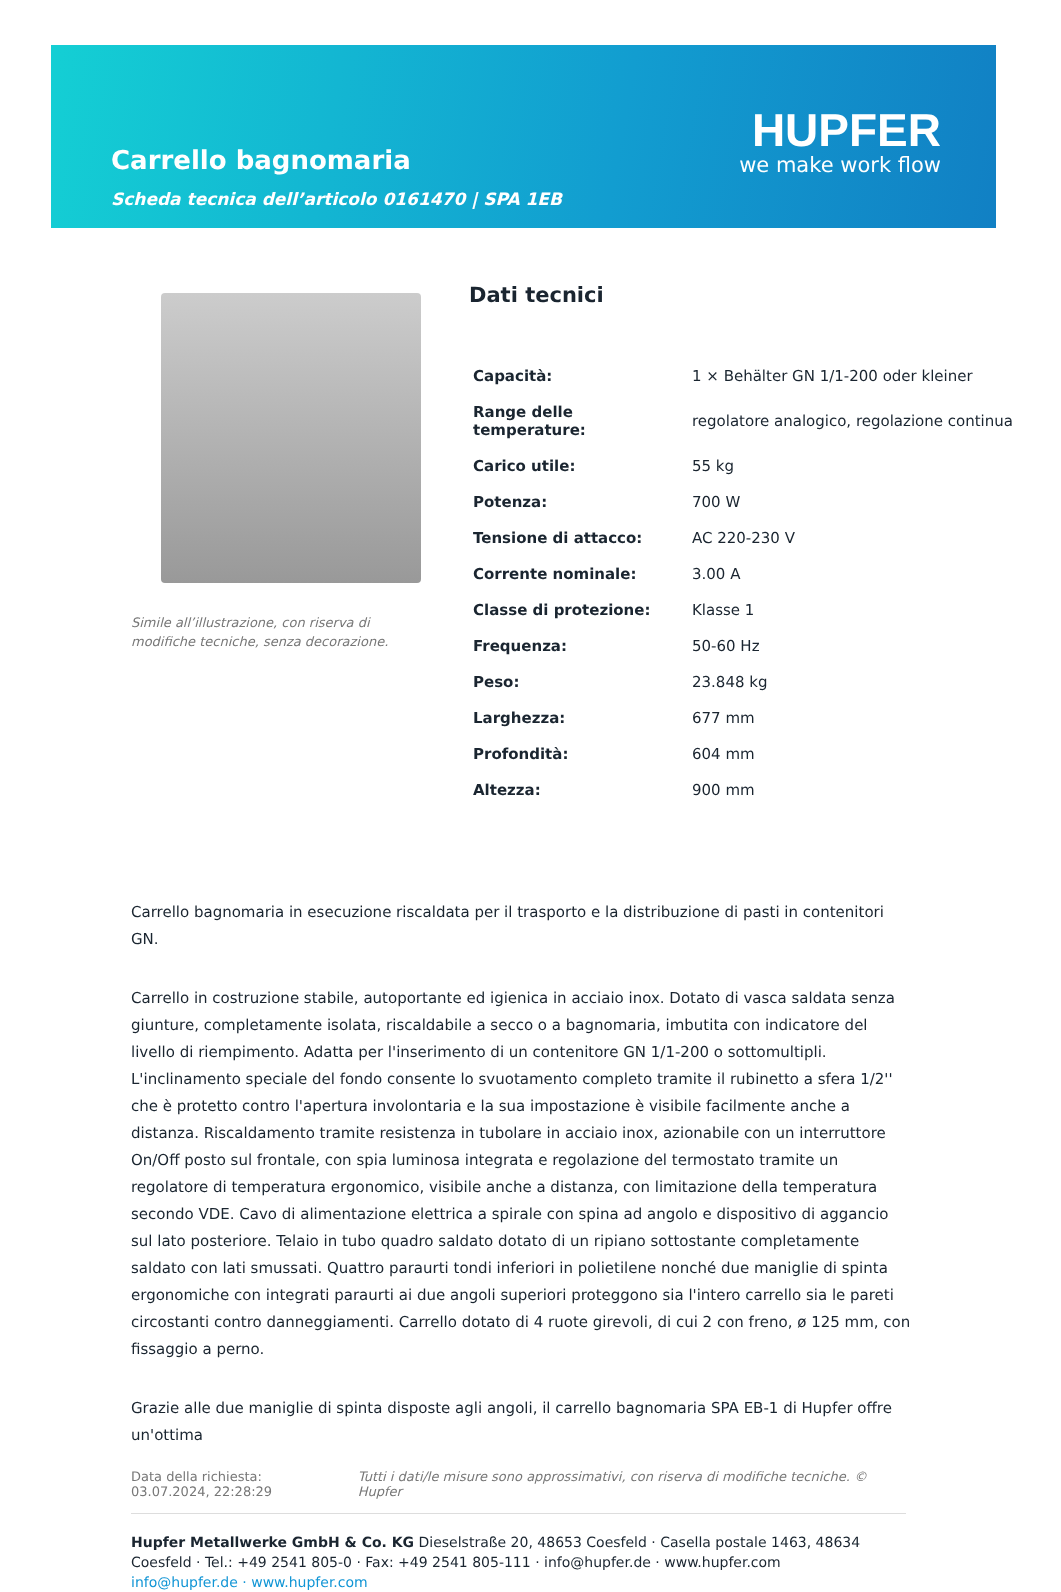Carrello bagnomaria
Scheda tecnica dell’articolo 0161470 | SPA 1EB
HUPFER
we make work flow
Simile all’illustrazione, con riserva di modifiche tecniche, senza decorazione.
Dati tecnici
| Capacità: | 1 × Behälter GN 1/1-200 oder kleiner |
| Range delle temperature: | regolatore analogico, regolazione continua |
| Carico utile: | 55 kg |
| Potenza: | 700 W |
| Tensione di attacco: | AC 220-230 V |
| Corrente nominale: | 3.00 A |
| Classe di protezione: | Klasse 1 |
| Frequenza: | 50-60 Hz |
| Peso: | 23.848 kg |
| Larghezza: | 677 mm |
| Profondità: | 604 mm |
| Altezza: | 900 mm |
Carrello bagnomaria in esecuzione riscaldata per il trasporto e la distribuzione di pasti in contenitori GN.
Carrello in costruzione stabile, autoportante ed igienica in acciaio inox. Dotato di vasca saldata senza giunture, completamente isolata, riscaldabile a secco o a bagnomaria, imbutita con indicatore del livello di riempimento. Adatta per l'inserimento di un contenitore GN 1/1-200 o sottomultipli. L'inclinamento speciale del fondo consente lo svuotamento completo tramite il rubinetto a sfera 1/2'' che è protetto contro l'apertura involontaria e la sua impostazione è visibile facilmente anche a distanza. Riscaldamento tramite resistenza in tubolare in acciaio inox, azionabile con un interruttore On/Off posto sul frontale, con spia luminosa integrata e regolazione del termostato tramite un regolatore di temperatura ergonomico, visibile anche a distanza, con limitazione della temperatura secondo VDE. Cavo di alimentazione elettrica a spirale con spina ad angolo e dispositivo di aggancio sul lato posteriore. Telaio in tubo quadro saldato dotato di un ripiano sottostante completamente saldato con lati smussati. Quattro paraurti tondi inferiori in polietilene nonché due maniglie di spinta ergonomiche con integrati paraurti ai due angoli superiori proteggono sia l'intero carrello sia le pareti circostanti contro danneggiamenti. Carrello dotato di 4 ruote girevoli, di cui 2 con freno, ø 125 mm, con fissaggio a perno.
Grazie alle due maniglie di spinta disposte agli angoli, il carrello bagnomaria SPA EB-1 di Hupfer offre un'ottima
Data della richiesta: 03.07.2024, 22:28:29
Tutti i dati/le misure sono approssimativi, con riserva di modifiche tecniche. © Hupfer
Hupfer Metallwerke GmbH & Co. KG Dieselstraße 20, 48653 Coesfeld · Casella postale 1463, 48634 Coesfeld · Tel.: +49 2541 805-0 · Fax: +49 2541 805-111 · info@hupfer.de · www.hupfer.com
info@hupfer.de · www.hupfer.com